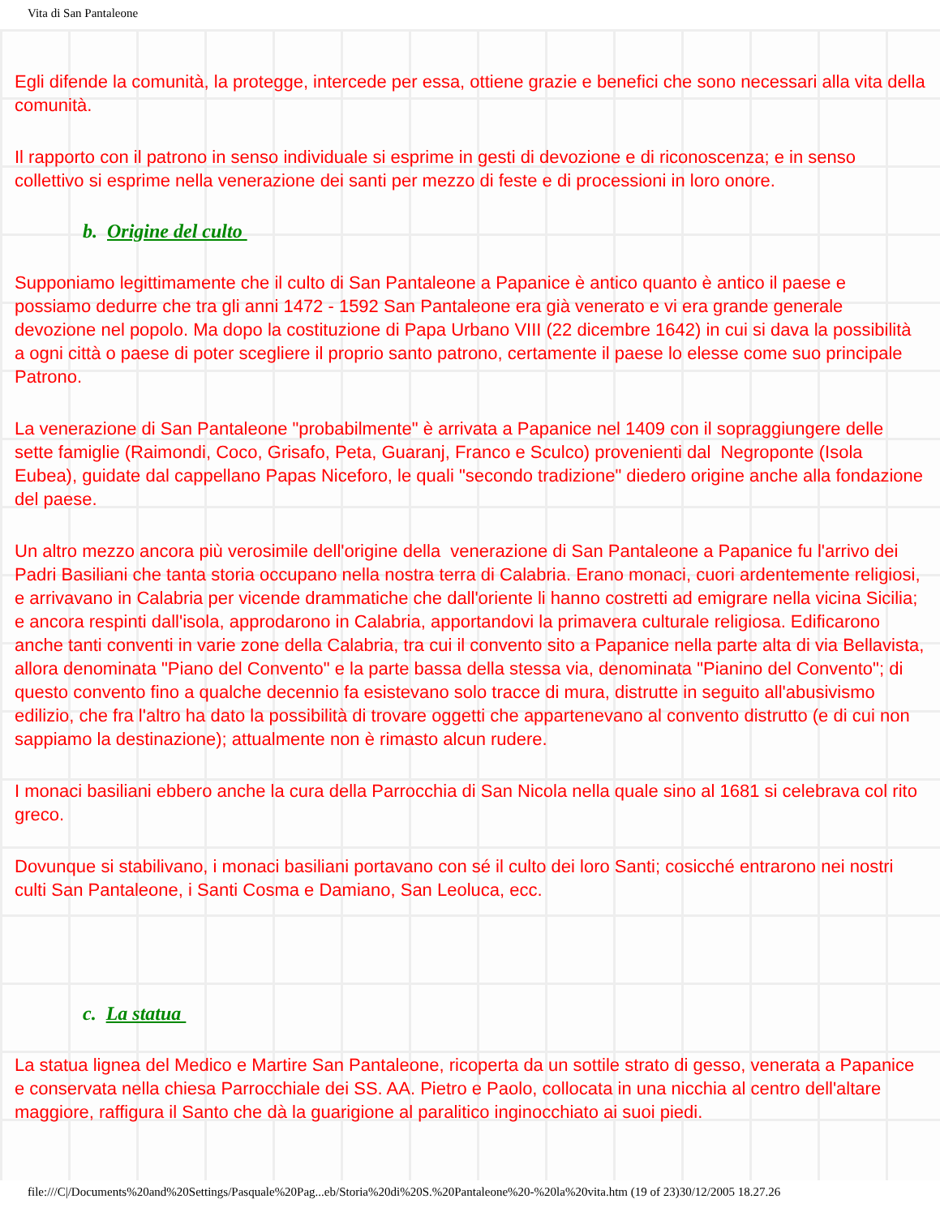Vita di San Pantaleone
Egli difende la comunità, la protegge, intercede per essa, ottiene grazie e benefici che sono necessari alla vita della comunità.
Il rapporto con il patrono in senso individuale si esprime in gesti di devozione e di riconoscenza; e in senso collettivo si esprime nella venerazione dei santi per mezzo di feste e di processioni in loro onore.
b. Origine del culto
Supponiamo legittimamente che il culto di San Pantaleone a Papanice è antico quanto è antico il paese e possiamo dedurre che tra gli anni 1472 - 1592 San Pantaleone era già venerato e vi era grande generale devozione nel popolo. Ma dopo la costituzione di Papa Urbano VIII (22 dicembre 1642) in cui si dava la possibilità a ogni città o paese di poter scegliere il proprio santo patrono, certamente il paese lo elesse come suo principale Patrono.
La venerazione di San Pantaleone "probabilmente" è arrivata a Papanice nel 1409 con il sopraggiungere delle sette famiglie (Raimondi, Coco, Grisafo, Peta, Guaranj, Franco e Sculco) provenienti dal Negroponte (Isola Eubea), guidate dal cappellano Papas Niceforo, le quali "secondo tradizione" diedero origine anche alla fondazione del paese.
Un altro mezzo ancora più verosimile dell'origine della venerazione di San Pantaleone a Papanice fu l'arrivo dei Padri Basiliani che tanta storia occupano nella nostra terra di Calabria. Erano monaci, cuori ardentemente religiosi, e arrivavano in Calabria per vicende drammatiche che dall'oriente li hanno costretti ad emigrare nella vicina Sicilia; e ancora respinti dall'isola, approdarono in Calabria, apportandovi la primavera culturale religiosa. Edificarono anche tanti conventi in varie zone della Calabria, tra cui il convento sito a Papanice nella parte alta di via Bellavista, allora denominata "Piano del Convento" e la parte bassa della stessa via, denominata "Pianino del Convento"; di questo convento fino a qualche decennio fa esistevano solo tracce di mura, distrutte in seguito all'abusivismo edilizio, che fra l'altro ha dato la possibilità di trovare oggetti che appartenevano al convento distrutto (e di cui non sappiamo la destinazione); attualmente non è rimasto alcun rudere.
I monaci basiliani ebbero anche la cura della Parrocchia di San Nicola nella quale sino al 1681 si celebrava col rito greco.
Dovunque si stabilivano, i monaci basiliani portavano con sé il culto dei loro Santi; cosicché entrarono nei nostri culti San Pantaleone, i Santi Cosma e Damiano, San Leoluca, ecc.
c. La statua
La statua lignea del Medico e Martire San Pantaleone, ricoperta da un sottile strato di gesso, venerata a Papanice e conservata nella chiesa Parrocchiale dei SS. AA. Pietro e Paolo, collocata in una nicchia al centro dell'altare maggiore, raffigura il Santo che dà la guarigione al paralitico inginocchiato ai suoi piedi.
file:///C|/Documents%20and%20Settings/Pasquale%20Pag...eb/Storia%20di%20S.%20Pantaleone%20-%20la%20vita.htm (19 of 23)30/12/2005 18.27.26